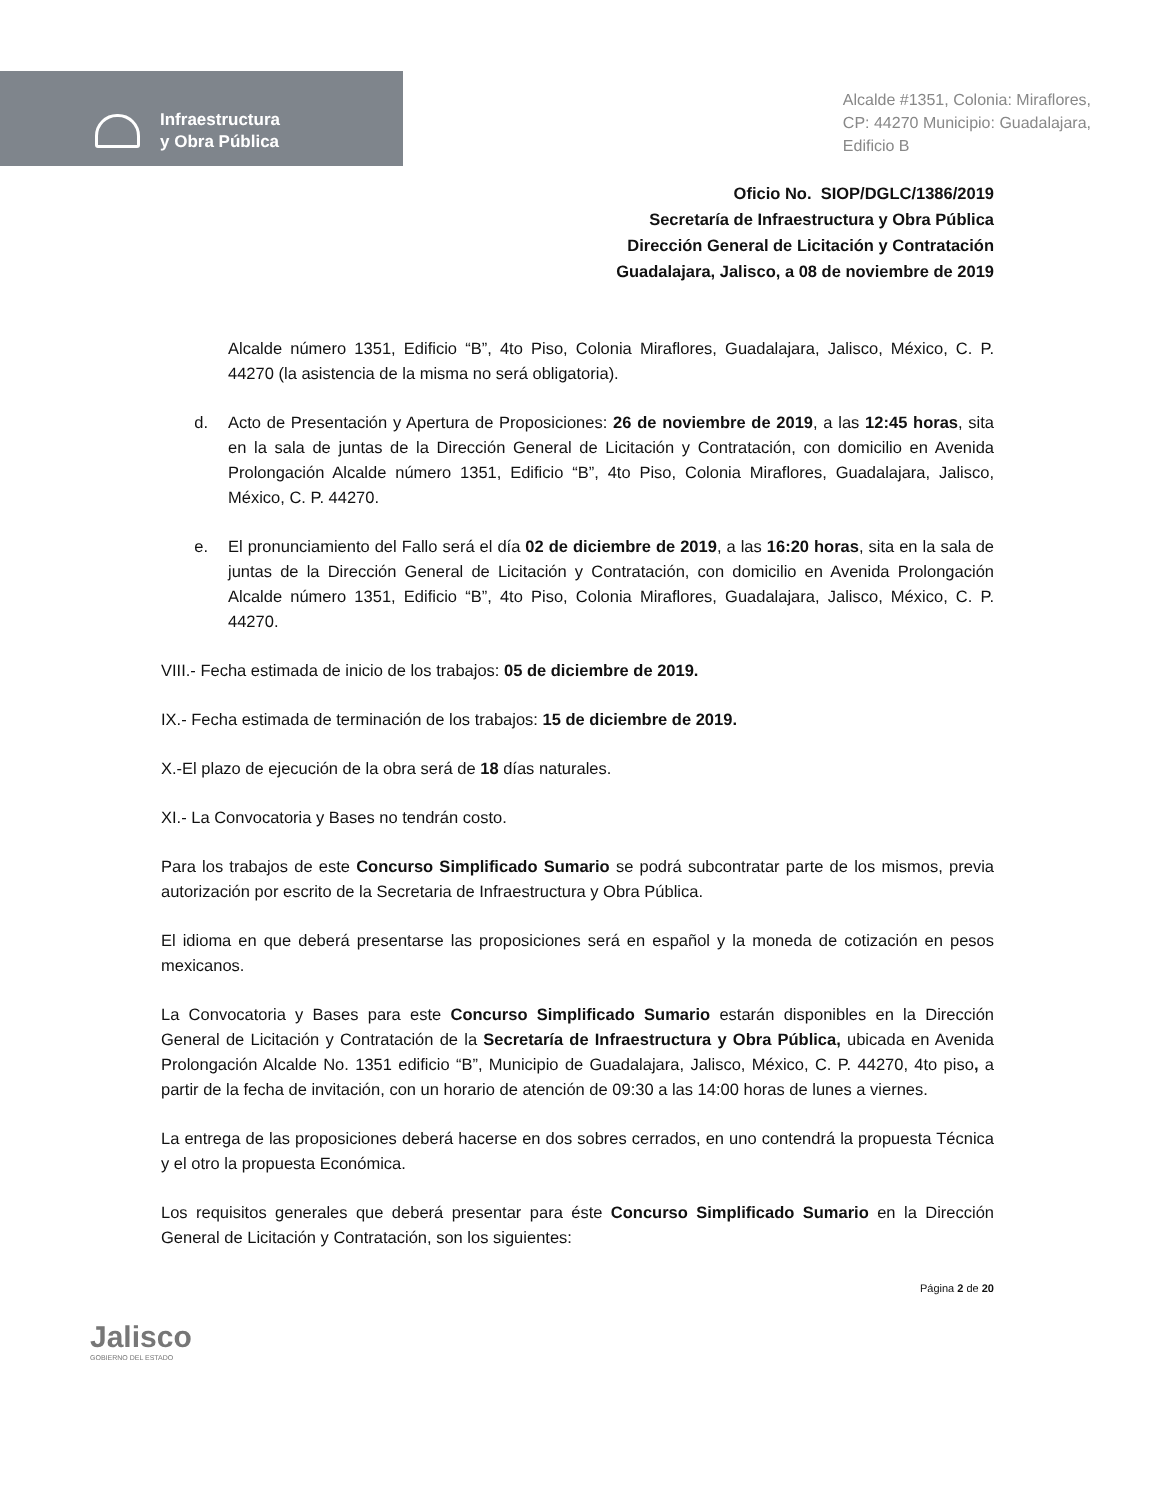Infraestructura
y Obra Pública
Alcalde #1351, Colonia: Miraflores,
CP: 44270 Municipio: Guadalajara,
Edificio B
Oficio No. SIOP/DGLC/1386/2019
Secretaría de Infraestructura y Obra Pública
Dirección General de Licitación y Contratación
Guadalajara, Jalisco, a 08 de noviembre de 2019
Alcalde número 1351, Edificio “B”, 4to Piso, Colonia Miraflores, Guadalajara, Jalisco, México, C. P. 44270 (la asistencia de la misma no será obligatoria).
d. Acto de Presentación y Apertura de Proposiciones: 26 de noviembre de 2019, a las 12:45 horas, sita en la sala de juntas de la Dirección General de Licitación y Contratación, con domicilio en Avenida Prolongación Alcalde número 1351, Edificio “B”, 4to Piso, Colonia Miraflores, Guadalajara, Jalisco, México, C. P. 44270.
e. El pronunciamiento del Fallo será el día 02 de diciembre de 2019, a las 16:20 horas, sita en la sala de juntas de la Dirección General de Licitación y Contratación, con domicilio en Avenida Prolongación Alcalde número 1351, Edificio “B”, 4to Piso, Colonia Miraflores, Guadalajara, Jalisco, México, C. P. 44270.
VIII.- Fecha estimada de inicio de los trabajos: 05 de diciembre de 2019.
IX.- Fecha estimada de terminación de los trabajos: 15 de diciembre de 2019.
X.-El plazo de ejecución de la obra será de 18 días naturales.
XI.- La Convocatoria y Bases no tendrán costo.
Para los trabajos de este Concurso Simplificado Sumario se podrá subcontratar parte de los mismos, previa autorización por escrito de la Secretaria de Infraestructura y Obra Pública.
El idioma en que deberá presentarse las proposiciones será en español y la moneda de cotización en pesos mexicanos.
La Convocatoria y Bases para este Concurso Simplificado Sumario estarán disponibles en la Dirección General de Licitación y Contratación de la Secretaría de Infraestructura y Obra Pública, ubicada en Avenida Prolongación Alcalde No. 1351 edificio “B”, Municipio de Guadalajara, Jalisco, México, C. P. 44270, 4to piso, a partir de la fecha de invitación, con un horario de atención de 09:30 a las 14:00 horas de lunes a viernes.
La entrega de las proposiciones deberá hacerse en dos sobres cerrados, en uno contendrá la propuesta Técnica y el otro la propuesta Económica.
Los requisitos generales que deberá presentar para éste Concurso Simplificado Sumario en la Dirección General de Licitación y Contratación, son los siguientes:
Jalisco
GOBIERNO DEL ESTADO
Página 2 de 20